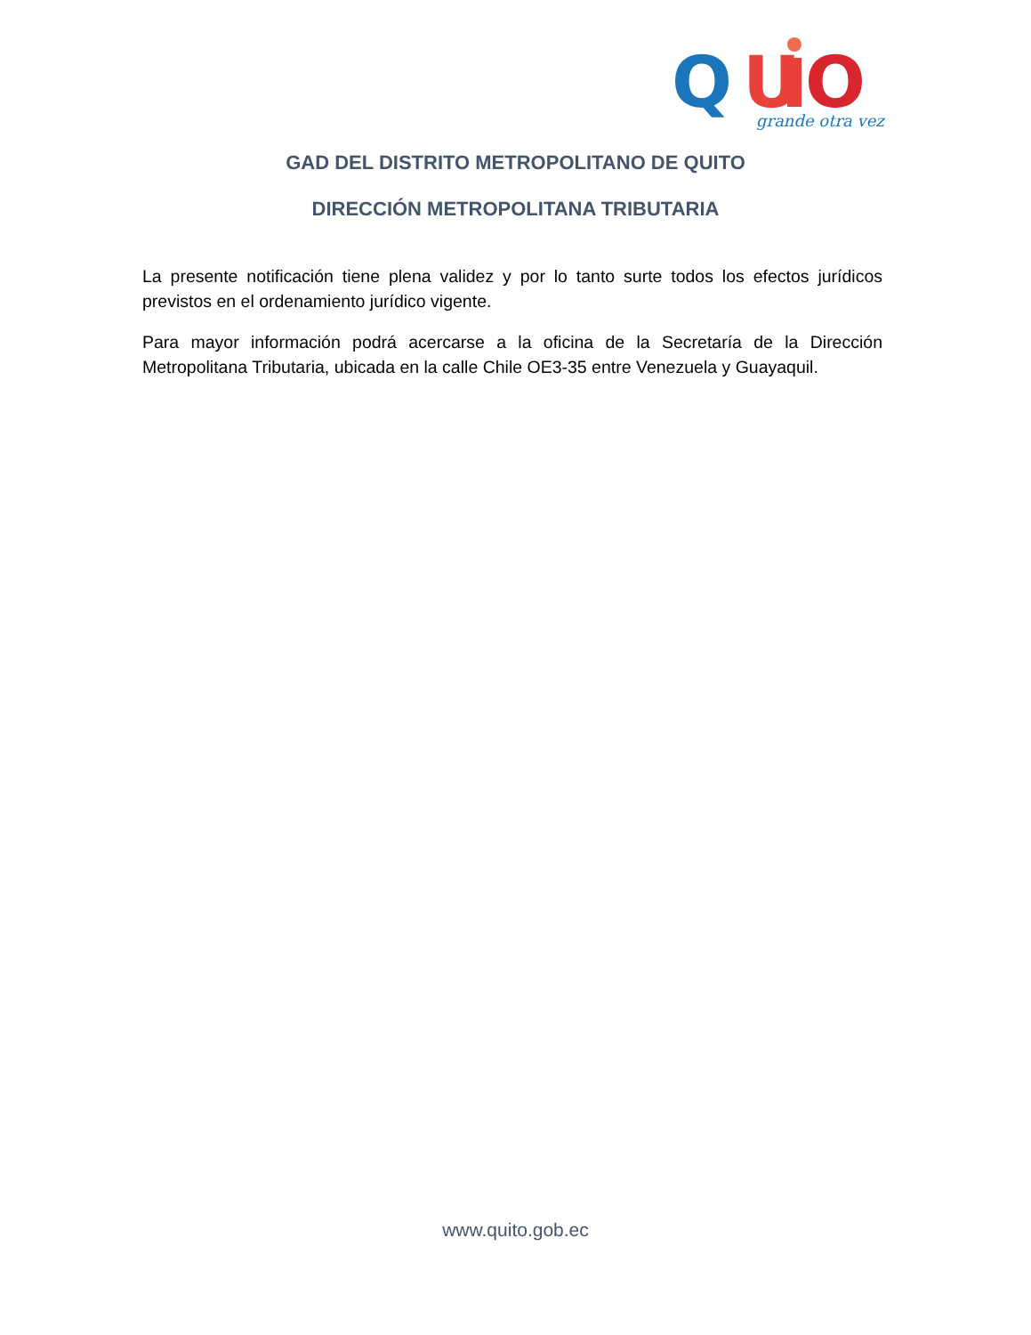Q
U
O
grande otra vez
GAD DEL DISTRITO METROPOLITANO DE QUITO
DIRECCIÓN METROPOLITANA TRIBUTARIA
La presente notificación tiene plena validez y por lo tanto surte todos los efectos jurídicos previstos en el ordenamiento jurídico vigente.
Para mayor información podrá acercarse a la oficina de la Secretaría de la Dirección Metropolitana Tributaria, ubicada en la calle Chile OE3-35 entre Venezuela y Guayaquil.
www.quito.gob.ec